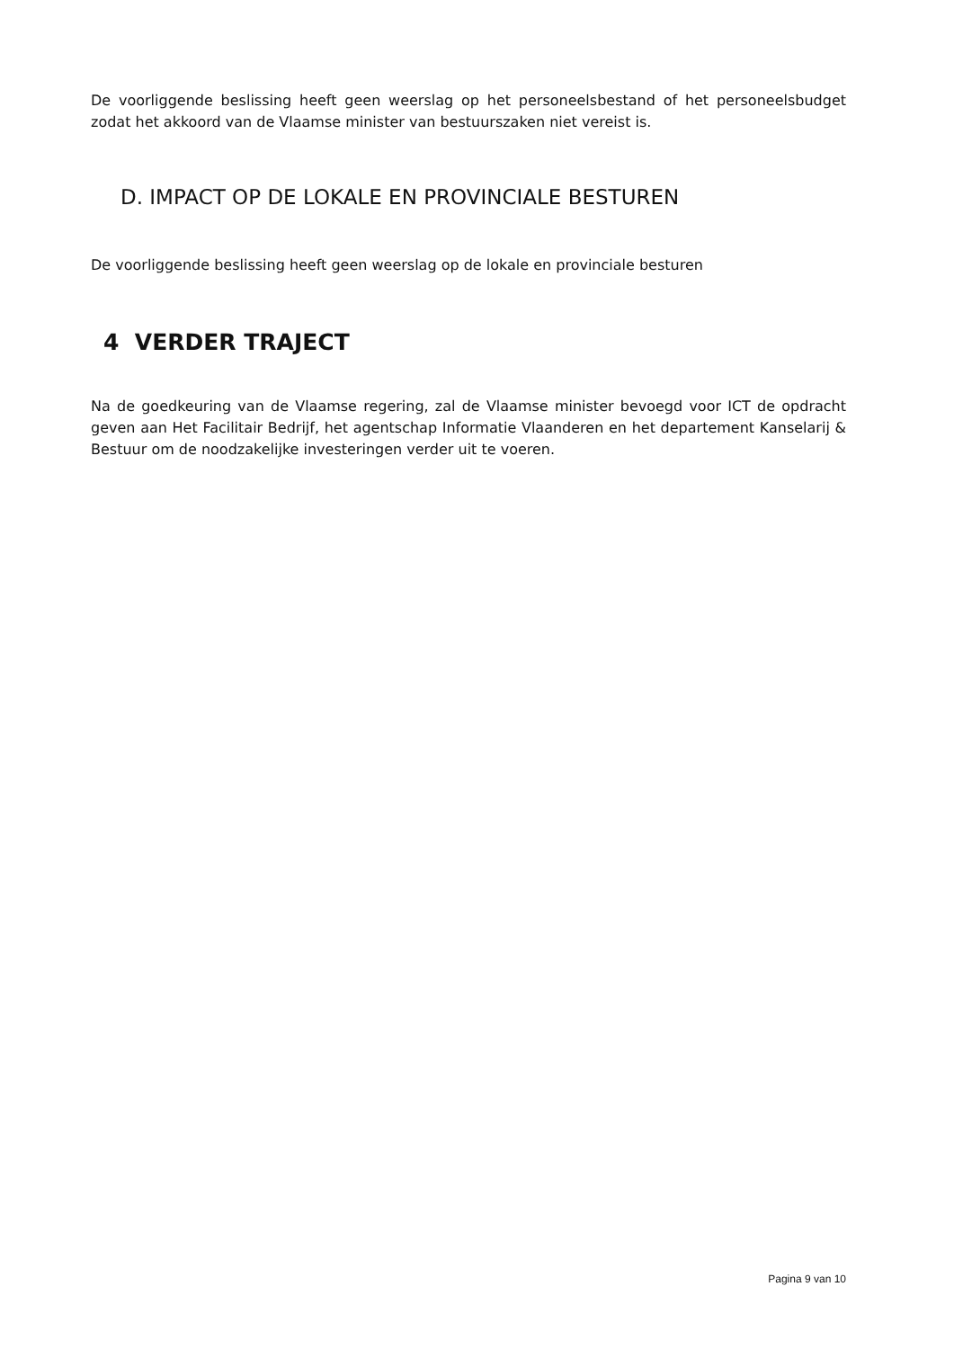De voorliggende beslissing heeft geen weerslag op het personeelsbestand of het personeelsbudget zodat het akkoord van de Vlaamse minister van bestuurszaken niet vereist is.
D. IMPACT OP DE LOKALE EN PROVINCIALE BESTUREN
De voorliggende beslissing heeft geen weerslag op de lokale en provinciale besturen
4 VERDER TRAJECT
Na de goedkeuring van de Vlaamse regering, zal de Vlaamse minister bevoegd voor ICT de opdracht geven aan Het Facilitair Bedrijf, het agentschap Informatie Vlaanderen en het departement Kanselarij & Bestuur om de noodzakelijke investeringen verder uit te voeren.
Pagina 9 van 10